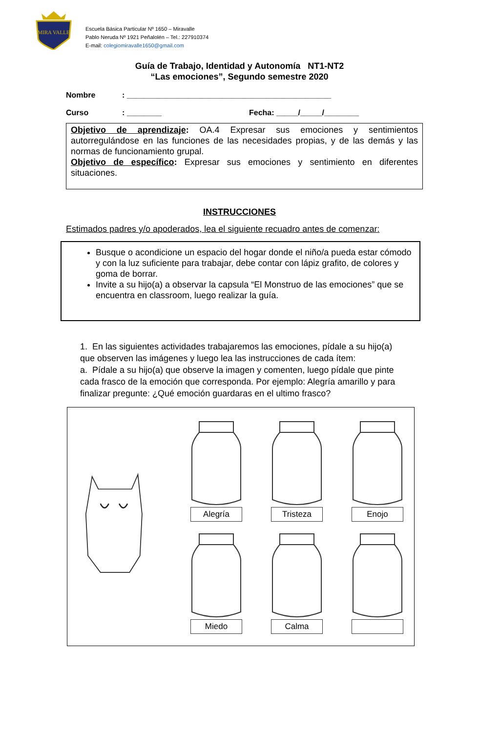MIRA VALLE
Escuela Básica Particular Nº 1650 – Miravalle
Pablo Neruda Nº 1921 Peñalolén – Tel.: 227910374
E-mail: colegiomiravalle1650@gmail.com
Guía de Trabajo, Identidad y Autonomía NT1-NT2
“Las emociones”, Segundo semestre 2020
Nombre: _______________________________________________
Curso: ________ Fecha: _____/_____/________
Objetivo de aprendizaje: OA.4 Expresar sus emociones y sentimientos autorregulándose en las funciones de las necesidades propias, y de las demás y las normas de funcionamiento grupal.
Objetivo de específico: Expresar sus emociones y sentimiento en diferentes situaciones.
INSTRUCCIONES
Estimados padres y/o apoderados, lea el siguiente recuadro antes de comenzar:
Busque o acondicione un espacio del hogar donde el niño/a pueda estar cómodo y con la luz suficiente para trabajar, debe contar con lápiz grafito, de colores y goma de borrar.
Invite a su hijo(a) a observar la capsula “El Monstruo de las emociones” que se encuentra en classroom, luego realizar la guía.
1. En las siguientes actividades trabajaremos las emociones, pídale a su hijo(a) que observen las imágenes y luego lea las instrucciones de cada ítem:
a. Pídale a su hijo(a) que observe la imagen y comenten, luego pídale que pinte cada frasco de la emoción que corresponda. Por ejemplo: Alegría amarillo y para finalizar pregunte: ¿Qué emoción guardaras en el ultimo frasco?
Alegría
Tristeza
Enojo
Miedo
Calma